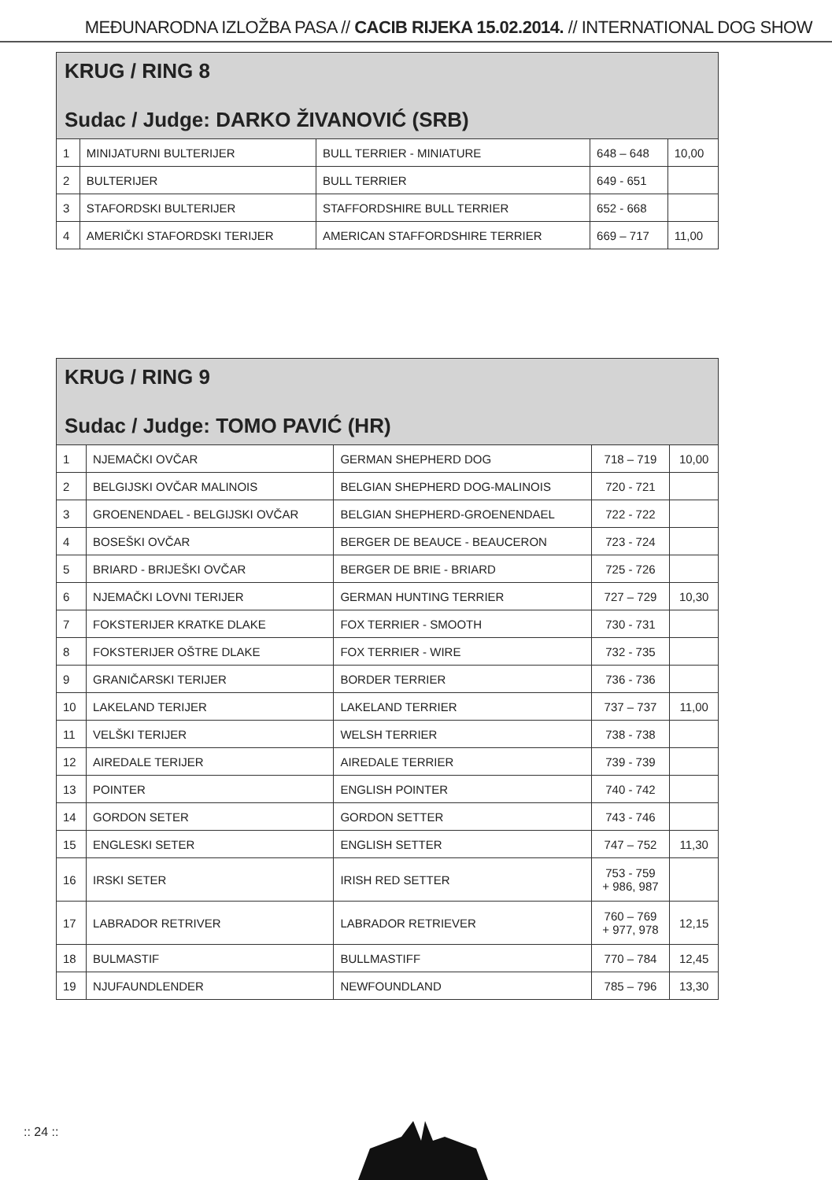MEĐUNARODNA IZLOŽBA PASA // CACIB RIJEKA 15.02.2014. // INTERNATIONAL DOG SHOW
| KRUG / RING 8 Sudac / Judge: DARKO ŽIVANOVIĆ (SRB) | | | | |
| 1 | MINIJATURNI BULTERIJER | BULL TERRIER - MINIATURE | 648 – 648 | 10,00 |
| 2 | BULTERIJER | BULL TERRIER | 649 - 651 | |
| 3 | STAFORDSKI BULTERIJER | STAFFORDSHIRE BULL TERRIER | 652 - 668 | |
| 4 | AMERIČKI STAFORDSKI TERIJER | AMERICAN STAFFORDSHIRE TERRIER | 669 – 717 | 11,00 |
| KRUG / RING 9 Sudac / Judge: TOMO PAVIĆ (HR) | | | | |
| 1 | NJEMAČKI OVČAR | GERMAN SHEPHERD DOG | 718 – 719 | 10,00 |
| 2 | BELGIJSKI OVČAR MALINOIS | BELGIAN SHEPHERD DOG-MALINOIS | 720 - 721 | |
| 3 | GROENENDAEL - BELGIJSKI OVČAR | BELGIAN SHEPHERD-GROENENDAEL | 722 - 722 | |
| 4 | BOSEŠKI OVČAR | BERGER DE BEAUCE - BEAUCERON | 723 - 724 | |
| 5 | BRIARD - BRIJEŠKI OVČAR | BERGER DE BRIE - BRIARD | 725 - 726 | |
| 6 | NJEMAČKI LOVNI TERIJER | GERMAN HUNTING TERRIER | 727 – 729 | 10,30 |
| 7 | FOKSTERIJER KRATKE DLAKE | FOX TERRIER - SMOOTH | 730 - 731 | |
| 8 | FOKSTERIJER OŠTRE DLAKE | FOX TERRIER - WIRE | 732 - 735 | |
| 9 | GRANIČARSKI TERIJER | BORDER TERRIER | 736 - 736 | |
| 10 | LAKELAND TERIJER | LAKELAND TERRIER | 737 – 737 | 11,00 |
| 11 | VELŠKI TERIJER | WELSH TERRIER | 738 - 738 | |
| 12 | AIREDALE TERIJER | AIREDALE TERRIER | 739 - 739 | |
| 13 | POINTER | ENGLISH POINTER | 740 - 742 | |
| 14 | GORDON SETER | GORDON SETTER | 743 - 746 | |
| 15 | ENGLESKI SETER | ENGLISH SETTER | 747 – 752 | 11,30 |
| 16 | IRSKI SETER | IRISH RED SETTER | 753 - 759 + 986, 987 | |
| 17 | LABRADOR RETRIVER | LABRADOR RETRIEVER | 760 – 769 + 977, 978 | 12,15 |
| 18 | BULMASTIF | BULLMASTIFF | 770 – 784 | 12,45 |
| 19 | NJUFAUNDLENDER | NEWFOUNDLAND | 785 – 796 | 13,30 |
:: 24 ::